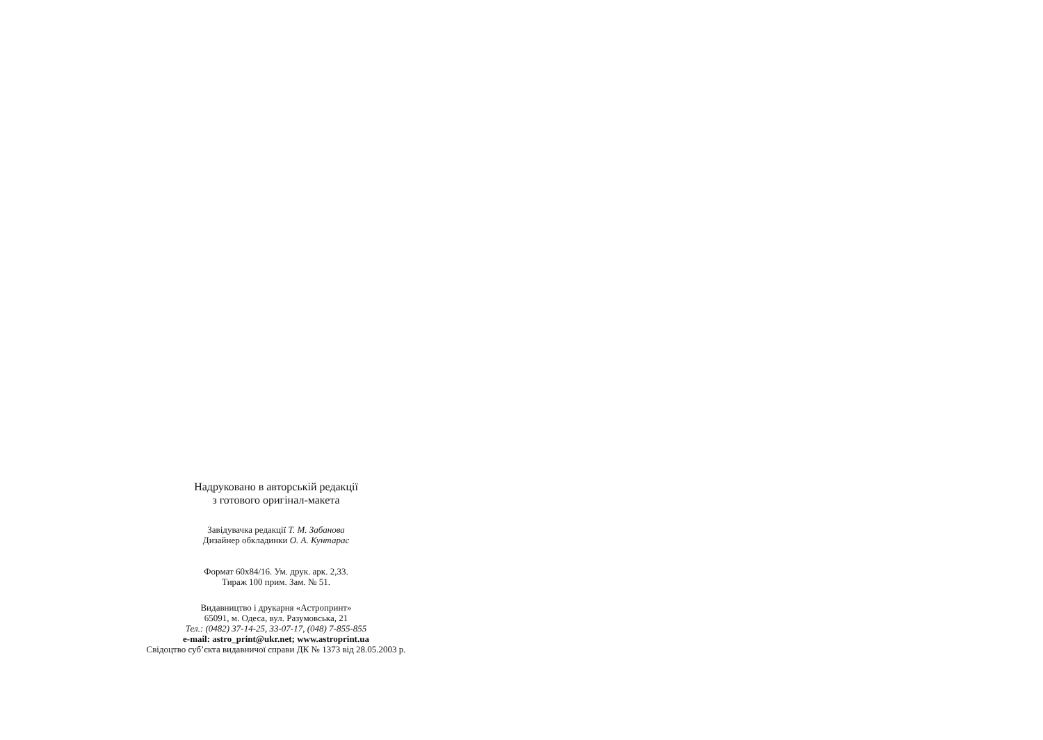Надруковано в авторській редакції
з готового оригінал-макета
Завідувачка редакції Т. М. Забанова
Дизайнер обкладинки О. А. Кунтарас
Формат 60х84/16. Ум. друк. арк. 2,33.
Тираж 100 прим. Зам. № 51.
Видавництво і друкарня «Астропринт»
65091, м. Одеса, вул. Разумовська, 21
Тел.: (0482) 37-14-25, 33-07-17, (048) 7-855-855
e-mail: astro_print@ukr.net; www.astroprint.ua
Свідоцтво суб’єкта видавничої справи ДК № 1373 від 28.05.2003 р.